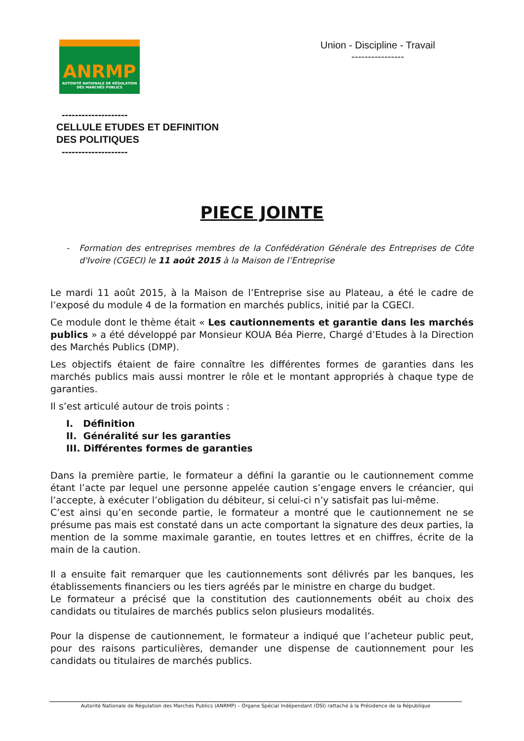ANRMP
AUTORITÉ NATIONALE DE RÉGULATION
DES MARCHÉS PUBLICS
Union - Discipline - Travail
----------------
--------------------
CELLULE ETUDES ET DEFINITION
DES POLITIQUES
--------------------
PIECE JOINTE
- Formation des entreprises membres de la Confédération Générale des Entreprises de Côte d'Ivoire (CGECI) le 11 août 2015 à la Maison de l’Entreprise
Le mardi 11 août 2015, à la Maison de l’Entreprise sise au Plateau, a été le cadre de l’exposé du module 4 de la formation en marchés publics, initié par la CGECI.
Ce module dont le thème était « Les cautionnements et garantie dans les marchés publics » a été développé par Monsieur KOUA Béa Pierre, Chargé d’Etudes à la Direction des Marchés Publics (DMP).
Les objectifs étaient de faire connaître les différentes formes de garanties dans les marchés publics mais aussi montrer le rôle et le montant appropriés à chaque type de garanties.
Il s’est articulé autour de trois points :
I. Définition
II. Généralité sur les garanties
III. Différentes formes de garanties
Dans la première partie, le formateur a défini la garantie ou le cautionnement comme étant l’acte par lequel une personne appelée caution s’engage envers le créancier, qui l’accepte, à exécuter l’obligation du débiteur, si celui-ci n’y satisfait pas lui-même.
C’est ainsi qu’en seconde partie, le formateur a montré que le cautionnement ne se présume pas mais est constaté dans un acte comportant la signature des deux parties, la mention de la somme maximale garantie, en toutes lettres et en chiffres, écrite de la main de la caution.
Il a ensuite fait remarquer que les cautionnements sont délivrés par les banques, les établissements financiers ou les tiers agréés par le ministre en charge du budget.
Le formateur a précisé que la constitution des cautionnements obéit au choix des candidats ou titulaires de marchés publics selon plusieurs modalités.
Pour la dispense de cautionnement, le formateur a indiqué que l’acheteur public peut, pour des raisons particulières, demander une dispense de cautionnement pour les candidats ou titulaires de marchés publics.
Autorité Nationale de Régulation des Marchés Publics (ANRMP) – Organe Spécial Indépendant (OSI) rattaché à la Présidence de la République